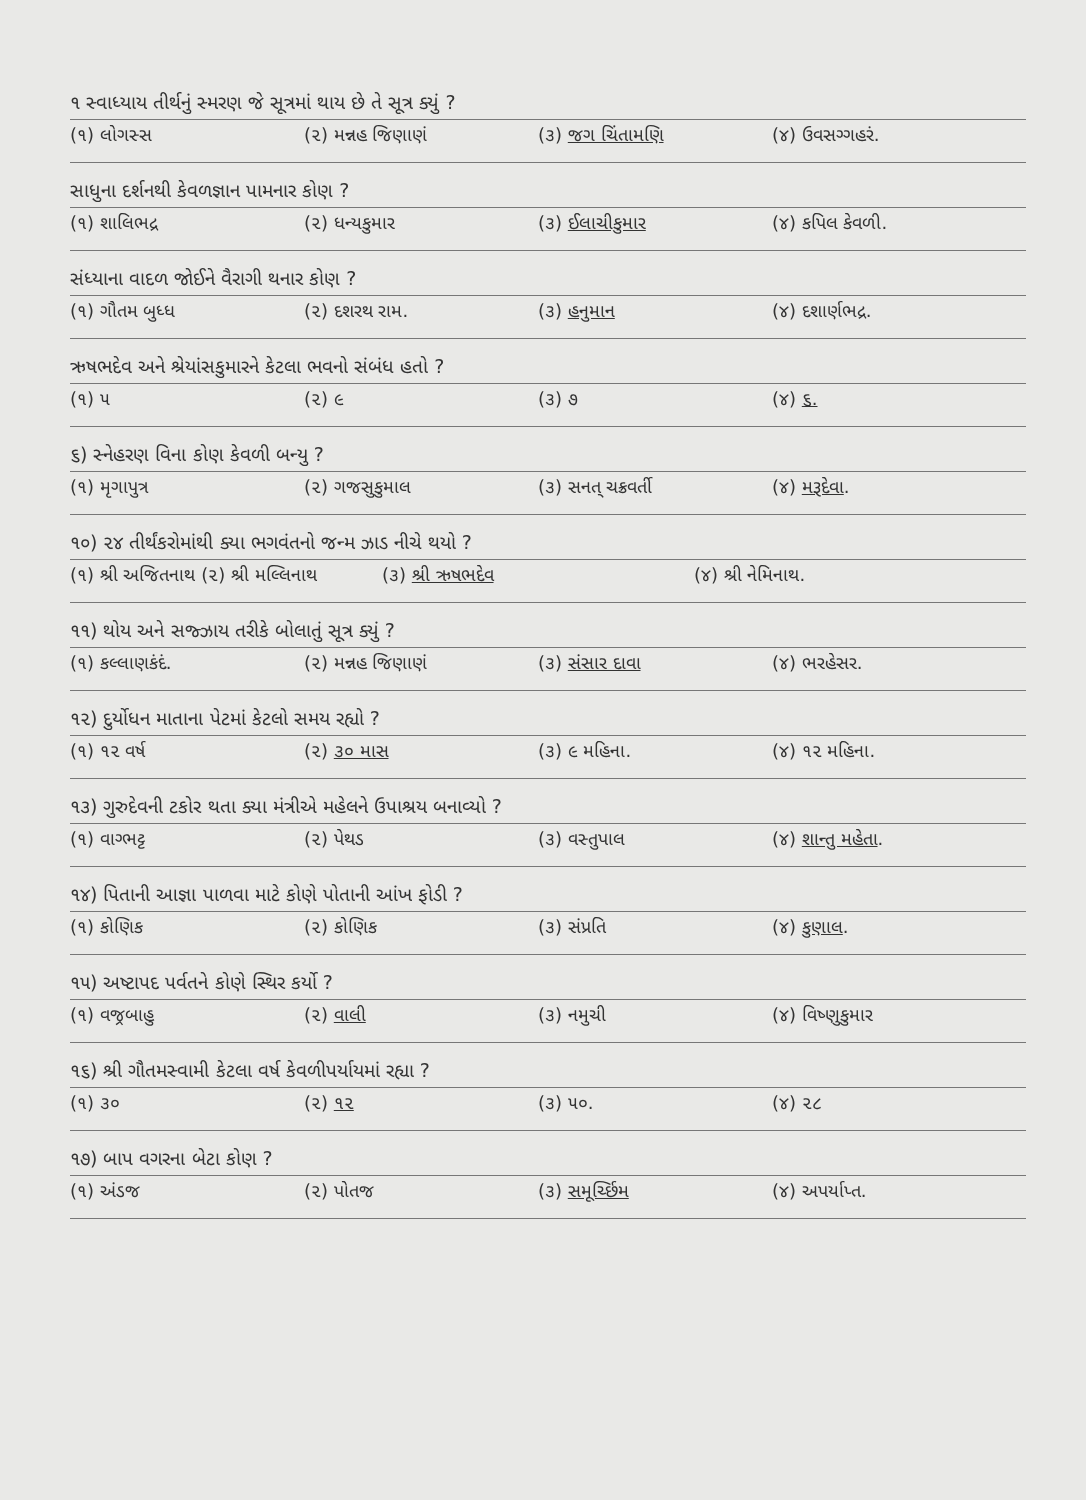૧ સ્વાધ્યાય તીર્થનું સ્મરણ જે સૂત્રમાં થાય છે તે સૂત્ર ક્યું ?
(૧) લોગસ્સ (૨) મન્નહ જિણાણં (૩) જગ ચિંતામણિ (૪) ઉવસગ્ગહરં.
સાધુના દર્શનથી કેવળજ્ઞાન પામનાર કોણ ?
(૧) શાલિભદ્ર (૨) ધન્યકુમાર (૩) ઈલાચીકુમાર (૪) કપિલ કેવળી.
સંધ્યાના વાદળ જોઈને વૈરાગી થનાર કોણ ?
(૧) ગૌતમ બુધ્ધ (૨) દશરથ રામ. (૩) હનુમાન (૪) દશાર્ણભદ્ર.
ઋષભદેવ અને શ્રેયાંસકુમારને કેટલા ભવનો સંબંધ હતો ?
(૧) ૫ (૨) ૯ (૩) ૭ (૪) ૬.
૬) સ્નેહરણ વિના કોણ કેવળી બન્યુ ?
(૧) મૃગાપુત્ર (૨) ગજસુકુમાલ (૩) સનત્ ચક્રવર્તી (૪) મરૂદેવા.
૧૦) ૨૪ તીર્થંકરોમાંથી ક્યા ભગવંતનો જન્મ ઝાડ નીચે થયો ?
(૧) શ્રી અજિતનાથ (૨) શ્રી મલ્લિનાથ (૩) શ્રી ઋષભદેવ (૪) શ્રી નેમિનાથ.
૧૧) થોય અને સજ્ઝાય તરીકે બોલાતું સૂત્ર ક્યું ?
(૧) કલ્લાણકંદં. (૨) મન્નહ જિણાણં (૩) સંસાર દાવા (૪) ભરહેસર.
૧૨) દુર્યોધન માતાના પેટમાં કેટલો સમય રહ્યો ?
(૧) ૧૨ વર્ષ (૨) ૩૦ માસ (૩) ૯ મહિના. (૪) ૧૨ મહિના.
૧૩) ગુરુદેવની ટકોર થતા ક્યા મંત્રીએ મહેલને ઉપાશ્રય બનાવ્યો ?
(૧) વાગ્ભટ્ટ (૨) પેથડ (૩) વસ્તુપાલ (૪) શાન્તુ મહેતા.
૧૪) પિતાની આજ્ઞા પાળવા માટે કોણે પોતાની આંખ ફોડી ?
(૧) કોણિક (૨) કોણિક (૩) સંપ્રતિ (૪) કુણાલ.
૧૫) અષ્ટાપદ પર્વતને કોણે સ્થિર કર્યો ?
(૧) વજ્રબાહુ (૨) વાલી (૩) નમુચી (૪) વિષ્ણુકુમાર
૧૬) શ્રી ગૌતમસ્વામી કેટલા વર્ષ કેવળીપર્યાયમાં રહ્યા ?
(૧) ૩૦ (૨) ૧૨ (૩) ૫૦. (૪) ૨૮
૧૭) બાપ વગરના બેટા કોણ ?
(૧) અંડજ (૨) પોતજ (૩) સમૂર્ચ્છિમ (૪) અપર્યાપ્ત.